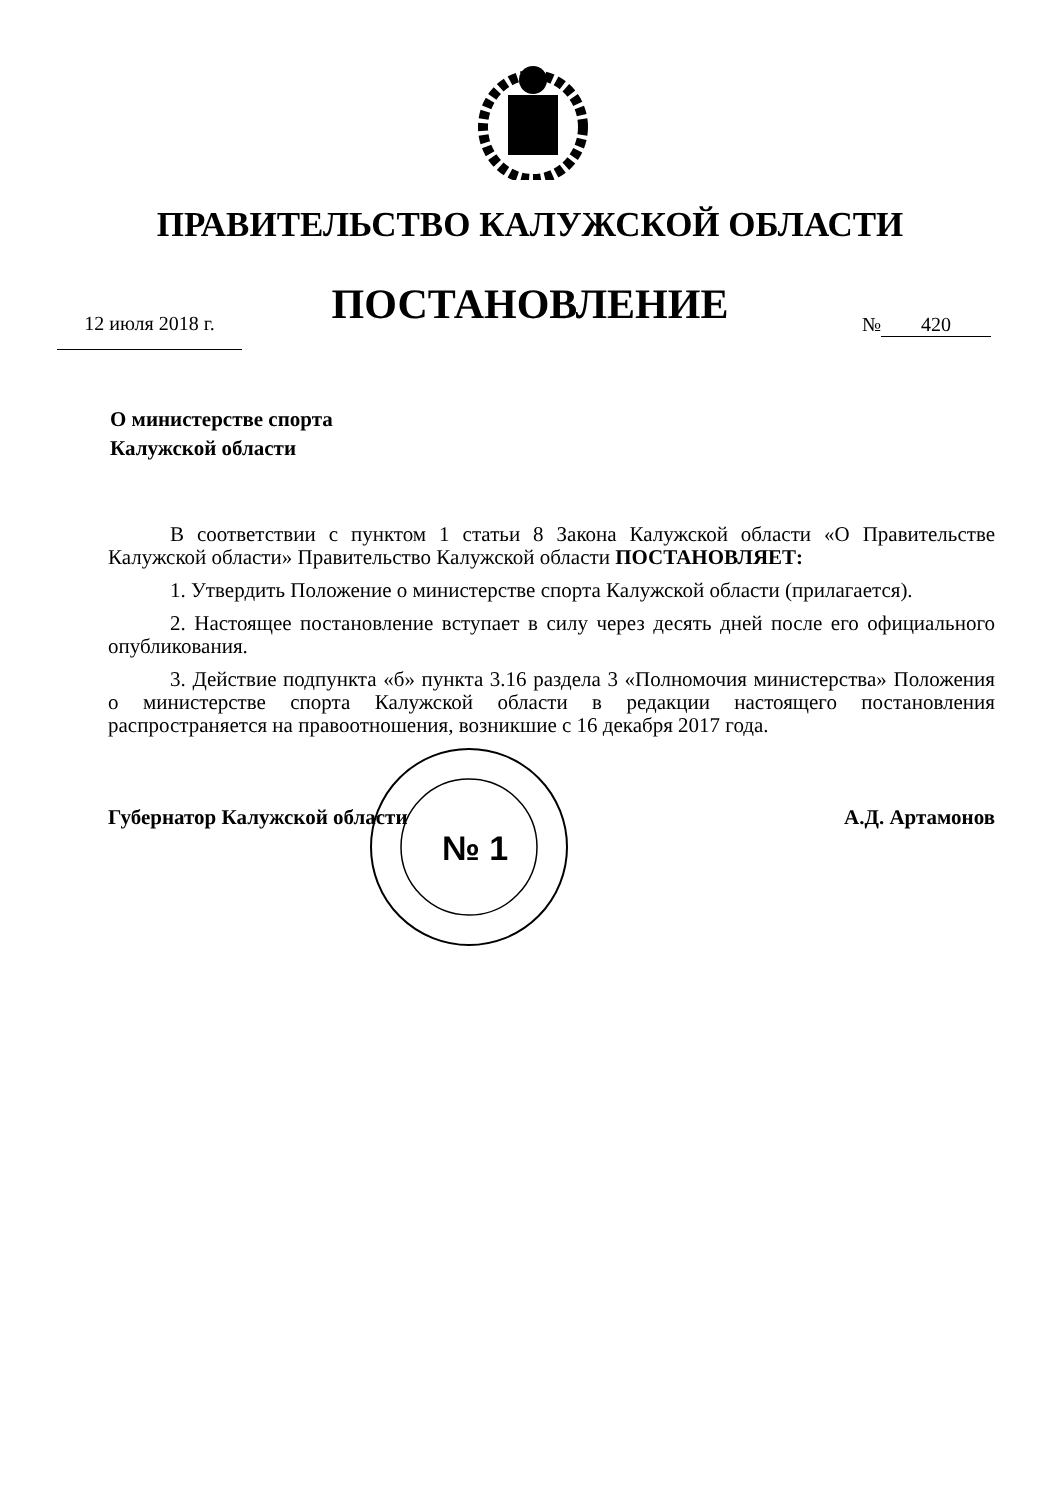ПРАВИТЕЛЬСТВО КАЛУЖСКОЙ ОБЛАСТИ
ПОСТАНОВЛЕНИЕ 12 июля 2018 г. № 420
О министерстве спорта
Калужской области
В соответствии с пунктом 1 статьи 8 Закона Калужской области «О Правительстве Калужской области» Правительство Калужской области ПОСТАНОВЛЯЕТ:
1. Утвердить Положение о министерстве спорта Калужской области (прилагается).
2. Настоящее постановление вступает в силу через десять дней после его официального опубликования.
3. Действие подпункта «б» пункта 3.16 раздела 3 «Полномочия министерства» Положения о министерстве спорта Калужской области в редакции настоящего постановления распространяется на правоотношения, возникшие с 16 декабря 2017 года.
№ 1
Губернатор Калужской области А.Д. Артамонов